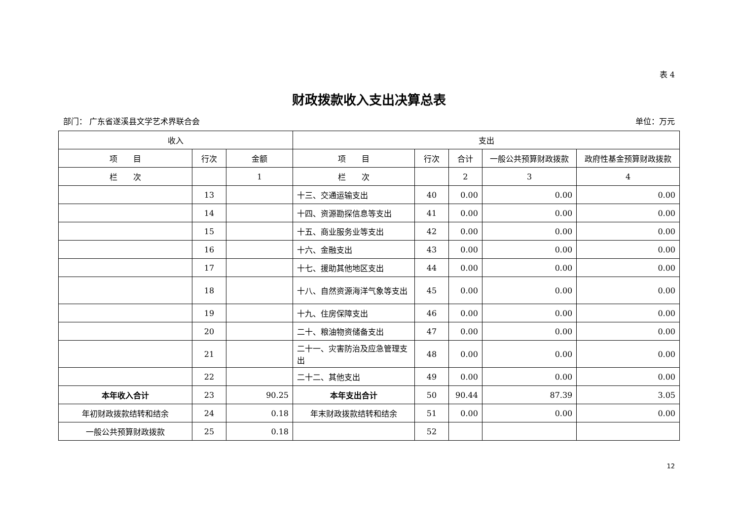表 4
财政拨款收入支出决算总表
部门： 广东省遂溪县文学艺术界联合会 单位：万元
| 收入 | | | 支出 | | | | |
| --- | --- | --- | --- | --- | --- | --- | --- |
| 项 目 | 行次 | 金额 | 项 目 | 行次 | 合计 | 一般公共预算财政拨款 | 政府性基金预算财政拨款 |
| 栏 次 | | 1 | 栏 次 | | 2 | 3 | 4 |
| | 13 | | 十三、交通运输支出 | 40 | 0.00 | 0.00 | 0.00 |
| | 14 | | 十四、资源勘探信息等支出 | 41 | 0.00 | 0.00 | 0.00 |
| | 15 | | 十五、商业服务业等支出 | 42 | 0.00 | 0.00 | 0.00 |
| | 16 | | 十六、金融支出 | 43 | 0.00 | 0.00 | 0.00 |
| | 17 | | 十七、援助其他地区支出 | 44 | 0.00 | 0.00 | 0.00 |
| | 18 | | 十八、自然资源海洋气象等支出 | 45 | 0.00 | 0.00 | 0.00 |
| | 19 | | 十九、住房保障支出 | 46 | 0.00 | 0.00 | 0.00 |
| | 20 | | 二十、粮油物资储备支出 | 47 | 0.00 | 0.00 | 0.00 |
| | 21 | | 二十一、灾害防治及应急管理支出 | 48 | 0.00 | 0.00 | 0.00 |
| | 22 | | 二十二、其他支出 | 49 | 0.00 | 0.00 | 0.00 |
| 本年收入合计 | 23 | 90.25 | 本年支出合计 | 50 | 90.44 | 87.39 | 3.05 |
| 年初财政拨款结转和结余 | 24 | 0.18 | 年末财政拨款结转和结余 | 51 | 0.00 | 0.00 | 0.00 |
| 一般公共预算财政拨款 | 25 | 0.18 | | 52 | | | |
12